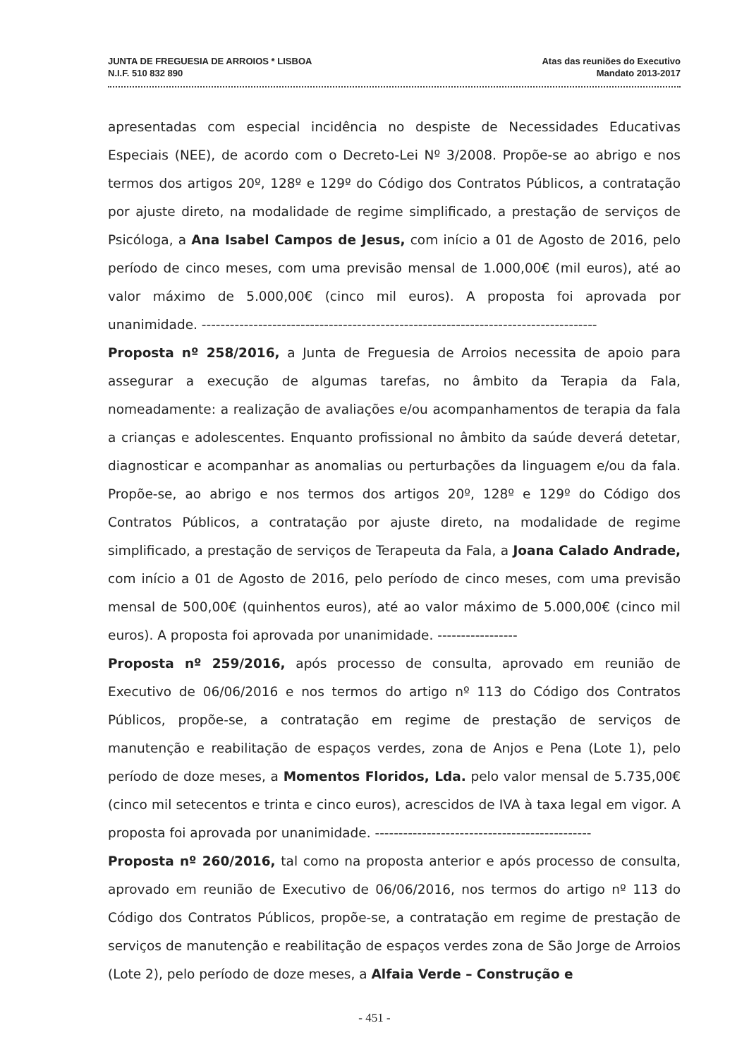JUNTA DE FREGUESIA DE ARROIOS * LISBOA
N.I.F. 510 832 890
Atas das reuniões do Executivo
Mandato 2013-2017
apresentadas com especial incidência no despiste de Necessidades Educativas Especiais (NEE), de acordo com o Decreto-Lei Nº 3/2008. Propõe-se ao abrigo e nos termos dos artigos 20º, 128º e 129º do Código dos Contratos Públicos, a contratação por ajuste direto, na modalidade de regime simplificado, a prestação de serviços de Psicóloga, a Ana Isabel Campos de Jesus, com início a 01 de Agosto de 2016, pelo período de cinco meses, com uma previsão mensal de 1.000,00€ (mil euros), até ao valor máximo de 5.000,00€ (cinco mil euros). A proposta foi aprovada por unanimidade. ------------------------------------------------------------------------------------
Proposta nº 258/2016, a Junta de Freguesia de Arroios necessita de apoio para assegurar a execução de algumas tarefas, no âmbito da Terapia da Fala, nomeadamente: a realização de avaliações e/ou acompanhamentos de terapia da fala a crianças e adolescentes. Enquanto profissional no âmbito da saúde deverá detetar, diagnosticar e acompanhar as anomalias ou perturbações da linguagem e/ou da fala. Propõe-se, ao abrigo e nos termos dos artigos 20º, 128º e 129º do Código dos Contratos Públicos, a contratação por ajuste direto, na modalidade de regime simplificado, a prestação de serviços de Terapeuta da Fala, a Joana Calado Andrade, com início a 01 de Agosto de 2016, pelo período de cinco meses, com uma previsão mensal de 500,00€ (quinhentos euros), até ao valor máximo de 5.000,00€ (cinco mil euros). A proposta foi aprovada por unanimidade. -----------------
Proposta nº 259/2016, após processo de consulta, aprovado em reunião de Executivo de 06/06/2016 e nos termos do artigo nº 113 do Código dos Contratos Públicos, propõe-se, a contratação em regime de prestação de serviços de manutenção e reabilitação de espaços verdes, zona de Anjos e Pena (Lote 1), pelo período de doze meses, a Momentos Floridos, Lda. pelo valor mensal de 5.735,00€ (cinco mil setecentos e trinta e cinco euros), acrescidos de IVA à taxa legal em vigor. A proposta foi aprovada por unanimidade. ----------------------------------------------
Proposta nº 260/2016, tal como na proposta anterior e após processo de consulta, aprovado em reunião de Executivo de 06/06/2016, nos termos do artigo nº 113 do Código dos Contratos Públicos, propõe-se, a contratação em regime de prestação de serviços de manutenção e reabilitação de espaços verdes zona de São Jorge de Arroios (Lote 2), pelo período de doze meses, a Alfaia Verde – Construção e
- 451 -